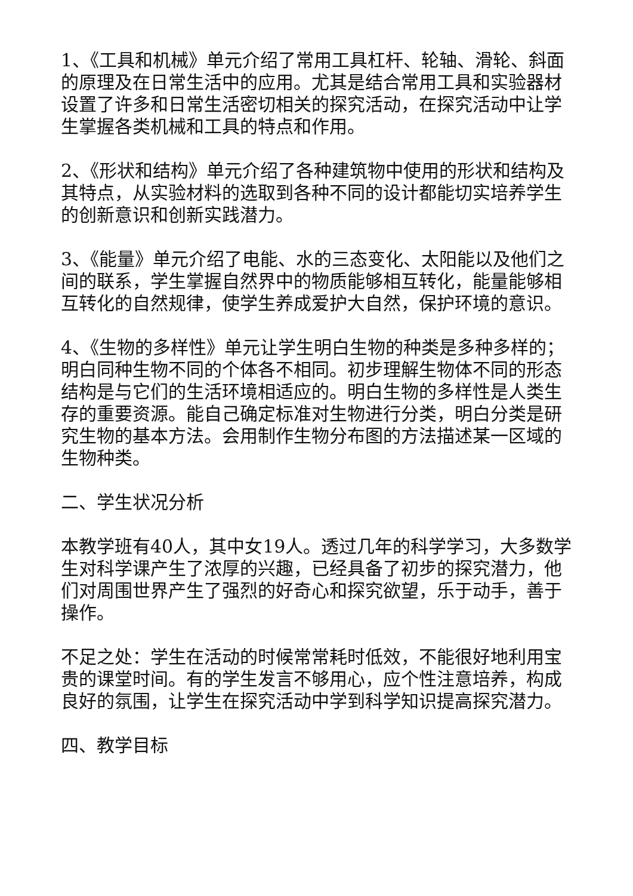1、《工具和机械》单元介绍了常用工具杠杆、轮轴、滑轮、斜面的原理及在日常生活中的应用。尤其是结合常用工具和实验器材设置了许多和日常生活密切相关的探究活动，在探究活动中让学生掌握各类机械和工具的特点和作用。
2、《形状和结构》单元介绍了各种建筑物中使用的形状和结构及其特点，从实验材料的选取到各种不同的设计都能切实培养学生的创新意识和创新实践潜力。
3、《能量》单元介绍了电能、水的三态变化、太阳能以及他们之间的联系，学生掌握自然界中的物质能够相互转化，能量能够相互转化的自然规律，使学生养成爱护大自然，保护环境的意识。
4、《生物的多样性》单元让学生明白生物的种类是多种多样的；明白同种生物不同的个体各不相同。初步理解生物体不同的形态结构是与它们的生活环境相适应的。明白生物的多样性是人类生存的重要资源。能自己确定标准对生物进行分类，明白分类是研究生物的基本方法。会用制作生物分布图的方法描述某一区域的生物种类。
二、学生状况分析
本教学班有40人，其中女19人。透过几年的科学学习，大多数学生对科学课产生了浓厚的兴趣，已经具备了初步的探究潜力，他们对周围世界产生了强烈的好奇心和探究欲望，乐于动手，善于操作。
不足之处：学生在活动的时候常常耗时低效，不能很好地利用宝贵的课堂时间。有的学生发言不够用心，应个性注意培养，构成良好的氛围，让学生在探究活动中学到科学知识提高探究潜力。
四、教学目标